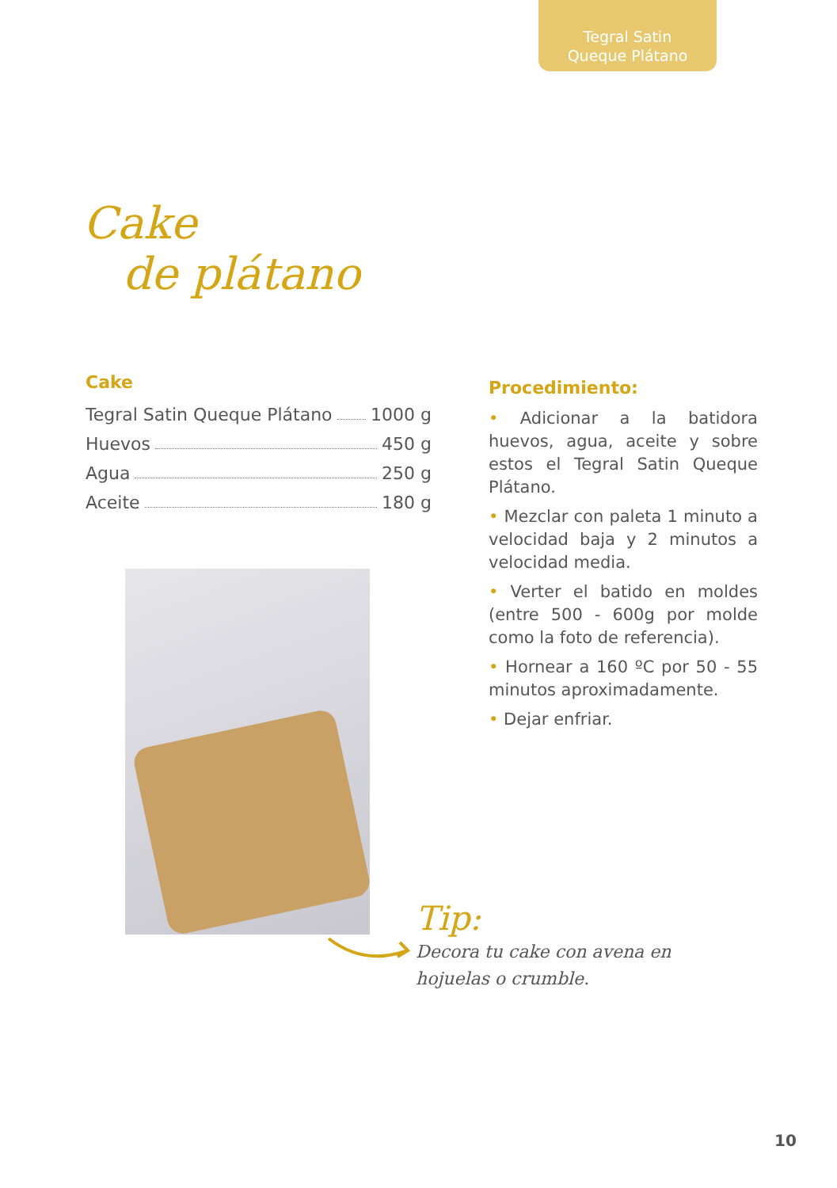Tegral Satin
Queque Plátano
Cake
de plátano
Cake
Tegral Satin Queque Plátano 1000 g
Huevos 450 g
Agua 250 g
Aceite 180 g
Procedimiento:
• Adicionar a la batidora huevos, agua, aceite y sobre estos el Tegral Satin Queque Plátano.
• Mezclar con paleta 1 minuto a velocidad baja y 2 minutos a velocidad media.
• Verter el batido en moldes (entre 500 - 600g por molde como la foto de referencia).
• Hornear a 160 ºC por 50 - 55 minutos aproximadamente.
• Dejar enfriar.
Tip:
Decora tu cake con avena en
hojuelas o crumble.
10